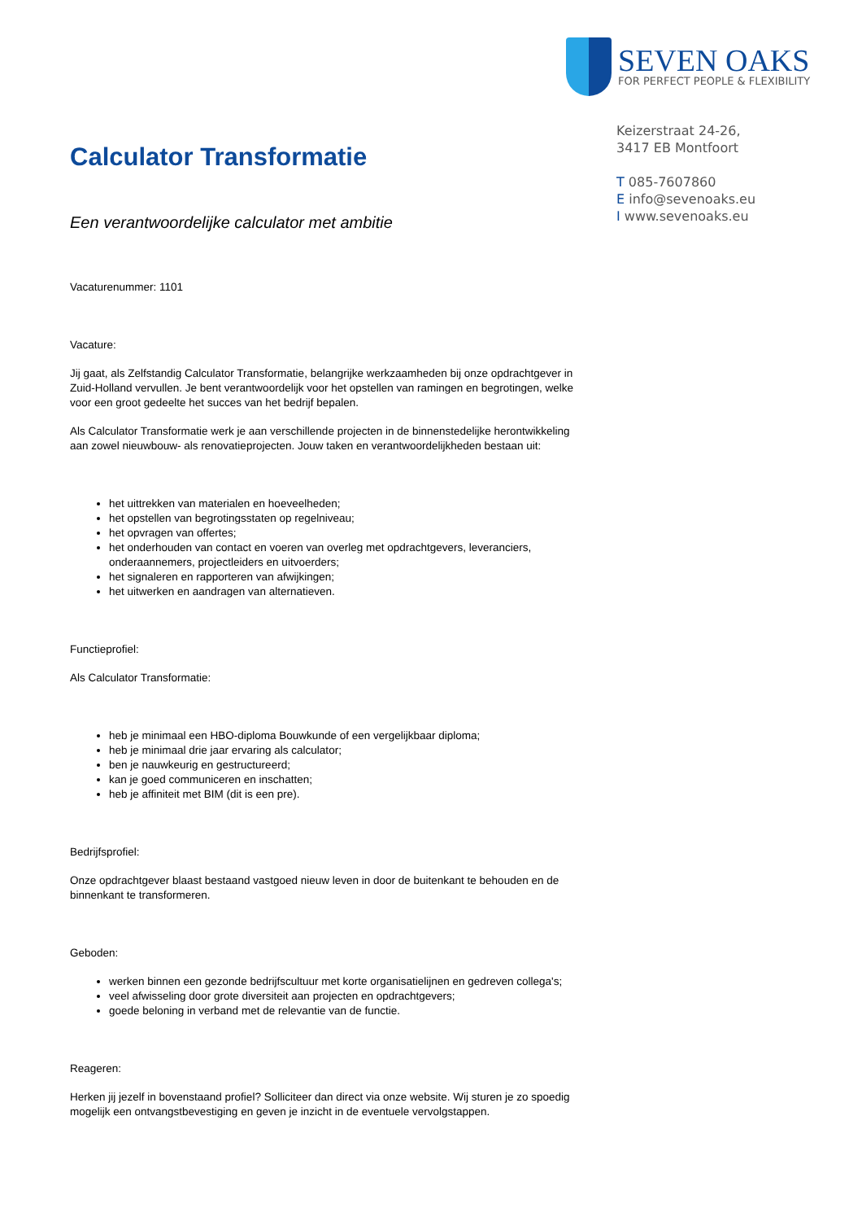SEVEN OAKS
FOR PERFECT PEOPLE & FLEXIBILITY
Keizerstraat 24-26,
3417 EB Montfoort
T 085-7607860
E info@sevenoaks.eu
I www.sevenoaks.eu
Calculator Transformatie
Een verantwoordelijke calculator met ambitie
Vacaturenummer: 1101
Vacature:
Jij gaat, als Zelfstandig Calculator Transformatie, belangrijke werkzaamheden bij onze opdrachtgever in Zuid-Holland vervullen. Je bent verantwoordelijk voor het opstellen van ramingen en begrotingen, welke voor een groot gedeelte het succes van het bedrijf bepalen.
Als Calculator Transformatie werk je aan verschillende projecten in de binnenstedelijke herontwikkeling aan zowel nieuwbouw- als renovatieprojecten. Jouw taken en verantwoordelijkheden bestaan uit:
het uittrekken van materialen en hoeveelheden;
het opstellen van begrotingsstaten op regelniveau;
het opvragen van offertes;
het onderhouden van contact en voeren van overleg met opdrachtgevers, leveranciers, onderaannemers, projectleiders en uitvoerders;
het signaleren en rapporteren van afwijkingen;
het uitwerken en aandragen van alternatieven.
Functieprofiel:
Als Calculator Transformatie:
heb je minimaal een HBO-diploma Bouwkunde of een vergelijkbaar diploma;
heb je minimaal drie jaar ervaring als calculator;
ben je nauwkeurig en gestructureerd;
kan je goed communiceren en inschatten;
heb je affiniteit met BIM (dit is een pre).
Bedrijfsprofiel:
Onze opdrachtgever blaast bestaand vastgoed nieuw leven in door de buitenkant te behouden en de binnenkant te transformeren.
Geboden:
werken binnen een gezonde bedrijfscultuur met korte organisatielijnen en gedreven collega's;
veel afwisseling door grote diversiteit aan projecten en opdrachtgevers;
goede beloning in verband met de relevantie van de functie.
Reageren:
Herken jij jezelf in bovenstaand profiel? Solliciteer dan direct via onze website. Wij sturen je zo spoedig mogelijk een ontvangstbevestiging en geven je inzicht in de eventuele vervolgstappen.